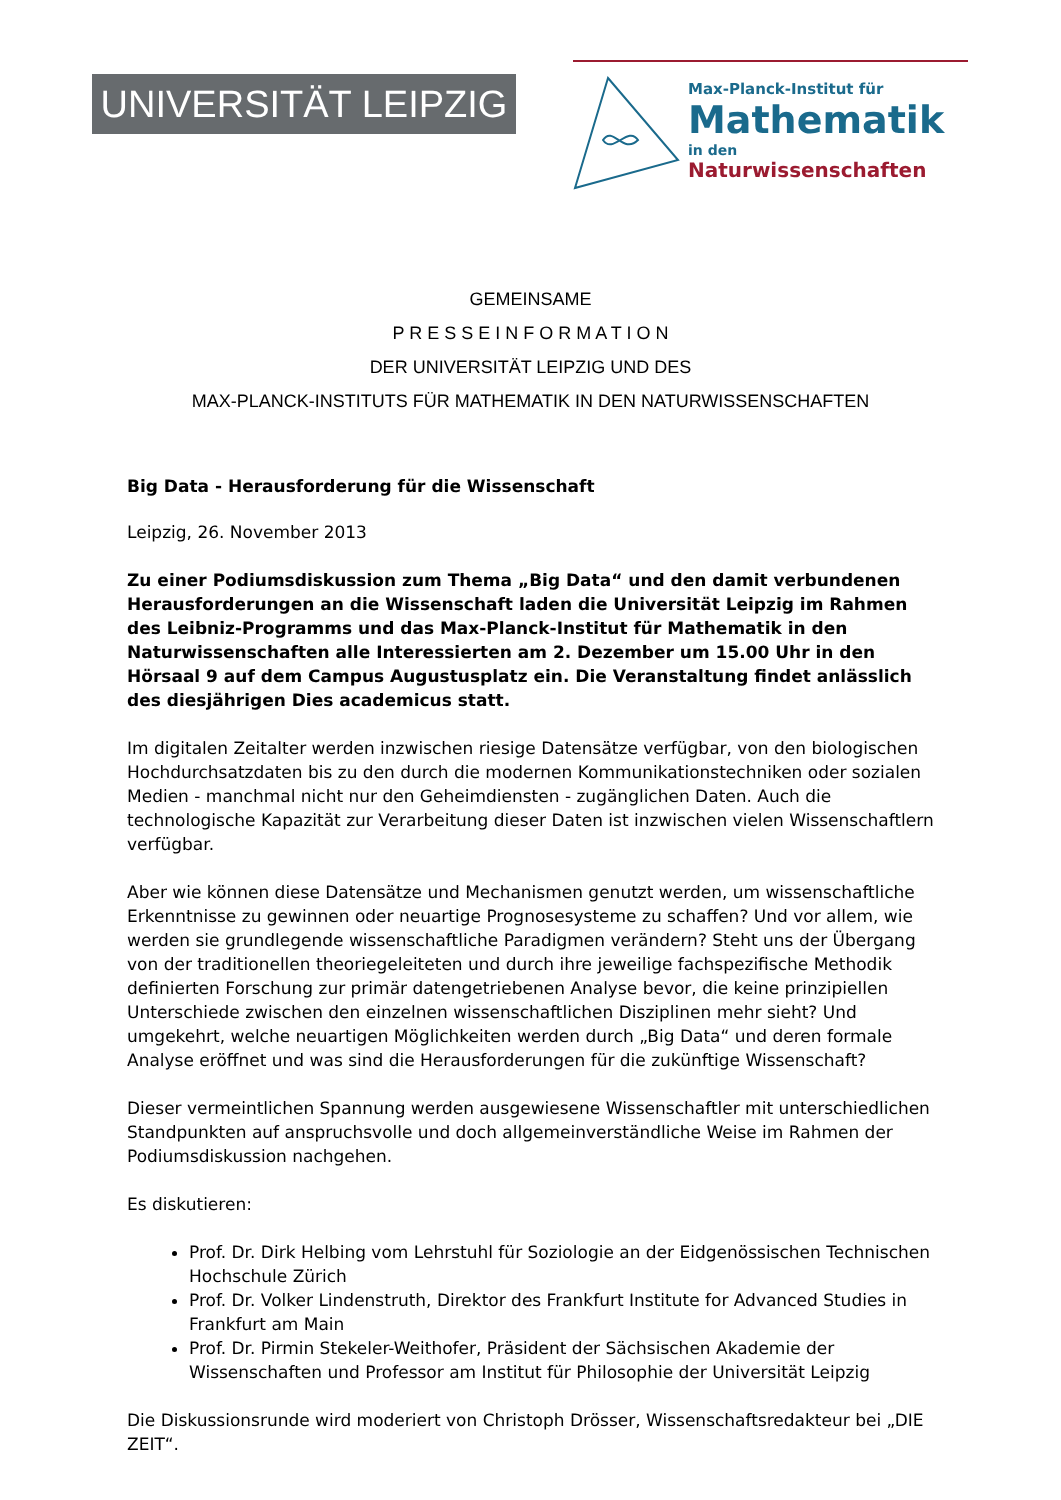UNIVERSITÄT LEIPZIG
Max-Planck-Institut für
Mathematik
in den Naturwissenschaften
GEMEINSAME
P R E S S E I N F O R M A T I O N
DER UNIVERSITÄT LEIPZIG UND DES
MAX-PLANCK-INSTITUTS FÜR MATHEMATIK IN DEN NATURWISSENSCHAFTEN
Big Data - Herausforderung für die Wissenschaft
Leipzig, 26. November 2013
Zu einer Podiumsdiskussion zum Thema „Big Data“ und den damit verbundenen Herausforderungen an die Wissenschaft laden die Universität Leipzig im Rahmen des Leibniz-Programms und das Max-Planck-Institut für Mathematik in den Naturwissenschaften alle Interessierten am 2. Dezember um 15.00 Uhr in den Hörsaal 9 auf dem Campus Augustusplatz ein. Die Veranstaltung findet anlässlich des diesjährigen Dies academicus statt.
Im digitalen Zeitalter werden inzwischen riesige Datensätze verfügbar, von den biologischen Hochdurchsatzdaten bis zu den durch die modernen Kommunikationstechniken oder sozialen Medien - manchmal nicht nur den Geheimdiensten - zugänglichen Daten. Auch die technologische Kapazität zur Verarbeitung dieser Daten ist inzwischen vielen Wissenschaftlern verfügbar.
Aber wie können diese Datensätze und Mechanismen genutzt werden, um wissenschaftliche Erkenntnisse zu gewinnen oder neuartige Prognosesysteme zu schaffen? Und vor allem, wie werden sie grundlegende wissenschaftliche Paradigmen verändern? Steht uns der Übergang von der traditionellen theoriegeleiteten und durch ihre jeweilige fachspezifische Methodik definierten Forschung zur primär datengetriebenen Analyse bevor, die keine prinzipiellen Unterschiede zwischen den einzelnen wissenschaftlichen Disziplinen mehr sieht? Und umgekehrt, welche neuartigen Möglichkeiten werden durch „Big Data“ und deren formale Analyse eröffnet und was sind die Herausforderungen für die zukünftige Wissenschaft?
Dieser vermeintlichen Spannung werden ausgewiesene Wissenschaftler mit unterschiedlichen Standpunkten auf anspruchsvolle und doch allgemeinverständliche Weise im Rahmen der Podiumsdiskussion nachgehen.
Es diskutieren:
Prof. Dr. Dirk Helbing vom Lehrstuhl für Soziologie an der Eidgenössischen Technischen Hochschule Zürich
Prof. Dr. Volker Lindenstruth, Direktor des Frankfurt Institute for Advanced Studies in Frankfurt am Main
Prof. Dr. Pirmin Stekeler-Weithofer, Präsident der Sächsischen Akademie der Wissenschaften und Professor am Institut für Philosophie der Universität Leipzig
Die Diskussionsrunde wird moderiert von Christoph Drösser, Wissenschaftsredakteur bei „DIE ZEIT“.